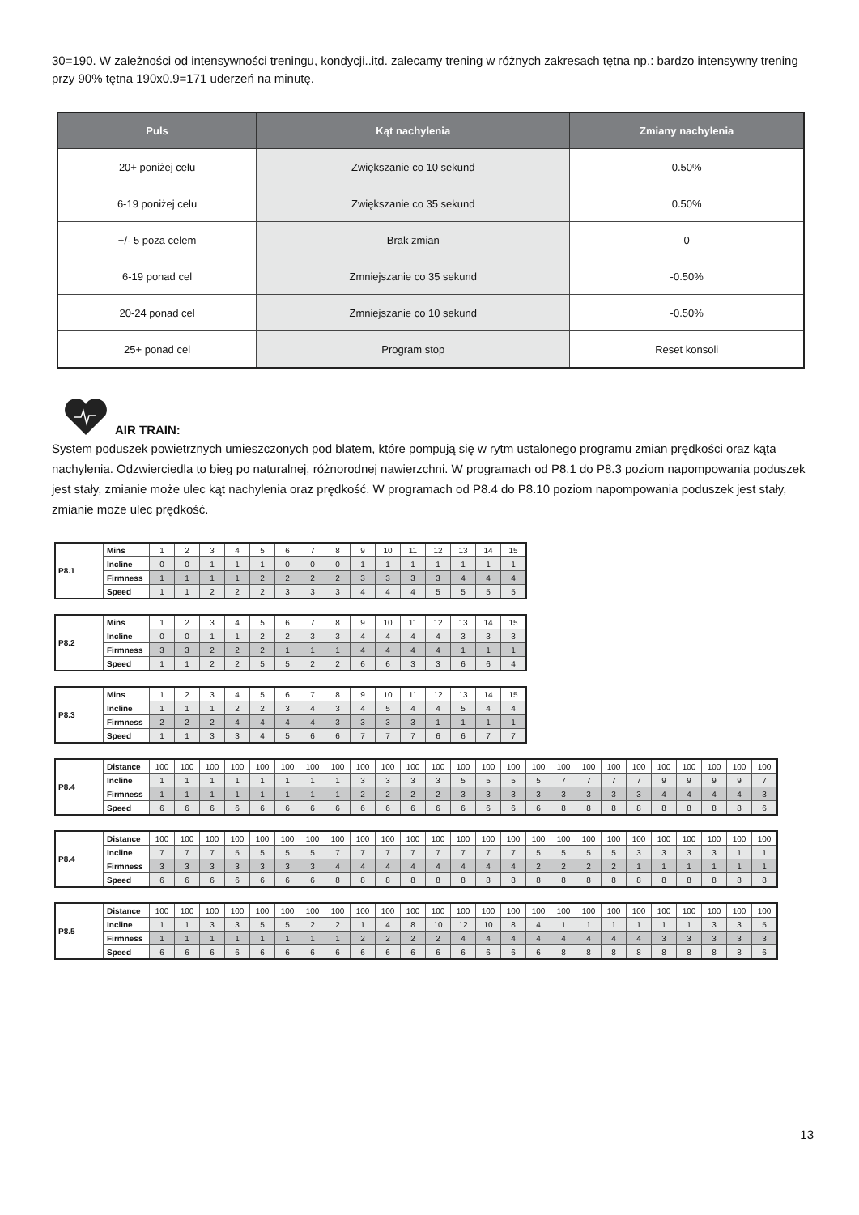30=190. W zależności od intensywności treningu, kondycji..itd. zalecamy trening w różnych zakresach tętna np.: bardzo intensywny trening przy 90% tętna 190x0.9=171 uderzeń na minutę.
| Puls | Kąt nachylenia | Zmiany nachylenia |
| --- | --- | --- |
| 20+ poniżej celu | Zwiększanie co 10 sekund | 0.50% |
| 6-19 poniżej celu | Zwiększanie co 35 sekund | 0.50% |
| +/- 5 poza celem | Brak zmian | 0 |
| 6-19 ponad cel | Zmniejszanie co 35 sekund | -0.50% |
| 20-24 ponad cel | Zmniejszanie co 10 sekund | -0.50% |
| 25+ ponad cel | Program stop | Reset konsoli |
AIR TRAIN:
System poduszek powietrznych umieszczonych pod blatem, które pompują się w rytm ustalonego programu zmian prędkości oraz kąta nachylenia. Odzwierciedla to bieg po naturalnej, różnorodnej nawierzchni. W programach od P8.1 do P8.3 poziom napompowania poduszek jest stały, zmianie może ulec kąt nachylenia oraz prędkość. W programach od P8.4 do P8.10 poziom napompowania poduszek jest stały, zmianie może ulec prędkość.
| P8.1 | Mins | 1 | 2 | 3 | 4 | 5 | 6 | 7 | 8 | 9 | 10 | 11 | 12 | 13 | 14 | 15 |
| | Incline | 0 | 0 | 1 | 1 | 1 | 0 | 0 | 0 | 1 | 1 | 1 | 1 | 1 | 1 | 1 |
| | Firmness | 1 | 1 | 1 | 1 | 2 | 2 | 2 | 2 | 3 | 3 | 3 | 3 | 4 | 4 | 4 |
| | Speed | 1 | 1 | 2 | 2 | 2 | 3 | 3 | 3 | 4 | 4 | 4 | 5 | 5 | 5 | 5 |
| P8.2 | Mins | 1 | 2 | 3 | 4 | 5 | 6 | 7 | 8 | 9 | 10 | 11 | 12 | 13 | 14 | 15 |
| | Incline | 0 | 0 | 1 | 1 | 2 | 2 | 3 | 3 | 4 | 4 | 4 | 4 | 3 | 3 | 3 |
| | Firmness | 3 | 3 | 2 | 2 | 2 | 1 | 1 | 1 | 4 | 4 | 4 | 4 | 1 | 1 | 1 |
| | Speed | 1 | 1 | 2 | 2 | 5 | 5 | 2 | 2 | 6 | 6 | 3 | 3 | 6 | 6 | 4 |
| P8.3 | Mins | 1 | 2 | 3 | 4 | 5 | 6 | 7 | 8 | 9 | 10 | 11 | 12 | 13 | 14 | 15 |
| | Incline | 1 | 1 | 1 | 2 | 2 | 3 | 4 | 3 | 4 | 5 | 4 | 4 | 5 | 4 | 4 |
| | Firmness | 2 | 2 | 2 | 4 | 4 | 4 | 4 | 3 | 3 | 3 | 3 | 1 | 1 | 1 | 1 |
| | Speed | 1 | 1 | 3 | 3 | 4 | 5 | 6 | 6 | 7 | 7 | 7 | 6 | 6 | 7 | 7 |
| P8.4 | Distance | 100 | 100 | 100 | 100 | 100 | 100 | 100 | 100 | 100 | 100 | 100 | 100 | 100 | 100 | 100 | 100 | 100 | 100 | 100 | 100 | 100 | 100 | 100 | 100 | 100 |
| | Incline | 1 | 1 | 1 | 1 | 1 | 1 | 1 | 1 | 3 | 3 | 3 | 3 | 5 | 5 | 5 | 5 | 7 | 7 | 7 | 7 | 9 | 9 | 9 | 9 | 7 |
| | Firmness | 1 | 1 | 1 | 1 | 1 | 1 | 1 | 1 | 2 | 2 | 2 | 2 | 3 | 3 | 3 | 3 | 3 | 3 | 3 | 3 | 4 | 4 | 4 | 4 | 3 |
| | Speed | 6 | 6 | 6 | 6 | 6 | 6 | 6 | 6 | 6 | 6 | 6 | 6 | 6 | 6 | 6 | 6 | 8 | 8 | 8 | 8 | 8 | 8 | 8 | 8 | 6 |
| P8.4 | Distance | 100 | 100 | 100 | 100 | 100 | 100 | 100 | 100 | 100 | 100 | 100 | 100 | 100 | 100 | 100 | 100 | 100 | 100 | 100 | 100 | 100 | 100 | 100 | 100 | 100 |
| | Incline | 7 | 7 | 7 | 5 | 5 | 5 | 5 | 7 | 7 | 7 | 7 | 7 | 7 | 7 | 7 | 5 | 5 | 5 | 5 | 3 | 3 | 3 | 3 | 1 | 1 |
| | Firmness | 3 | 3 | 3 | 3 | 3 | 3 | 3 | 4 | 4 | 4 | 4 | 4 | 4 | 4 | 4 | 2 | 2 | 2 | 2 | 1 | 1 | 1 | 1 | 1 | 1 |
| | Speed | 6 | 6 | 6 | 6 | 6 | 6 | 6 | 8 | 8 | 8 | 8 | 8 | 8 | 8 | 8 | 8 | 8 | 8 | 8 | 8 | 8 | 8 | 8 | 8 | 8 |
| P8.5 | Distance | 100 | 100 | 100 | 100 | 100 | 100 | 100 | 100 | 100 | 100 | 100 | 100 | 100 | 100 | 100 | 100 | 100 | 100 | 100 | 100 | 100 | 100 | 100 | 100 | 100 |
| | Incline | 1 | 1 | 3 | 3 | 5 | 5 | 2 | 2 | 1 | 4 | 8 | 10 | 12 | 10 | 8 | 4 | 1 | 1 | 1 | 1 | 1 | 1 | 3 | 3 | 5 |
| | Firmness | 1 | 1 | 1 | 1 | 1 | 1 | 1 | 1 | 2 | 2 | 2 | 2 | 4 | 4 | 4 | 4 | 4 | 4 | 4 | 4 | 3 | 3 | 3 | 3 | 3 |
| | Speed | 6 | 6 | 6 | 6 | 6 | 6 | 6 | 6 | 6 | 6 | 6 | 6 | 6 | 6 | 6 | 6 | 8 | 8 | 8 | 8 | 8 | 8 | 8 | 8 | 6 |
13